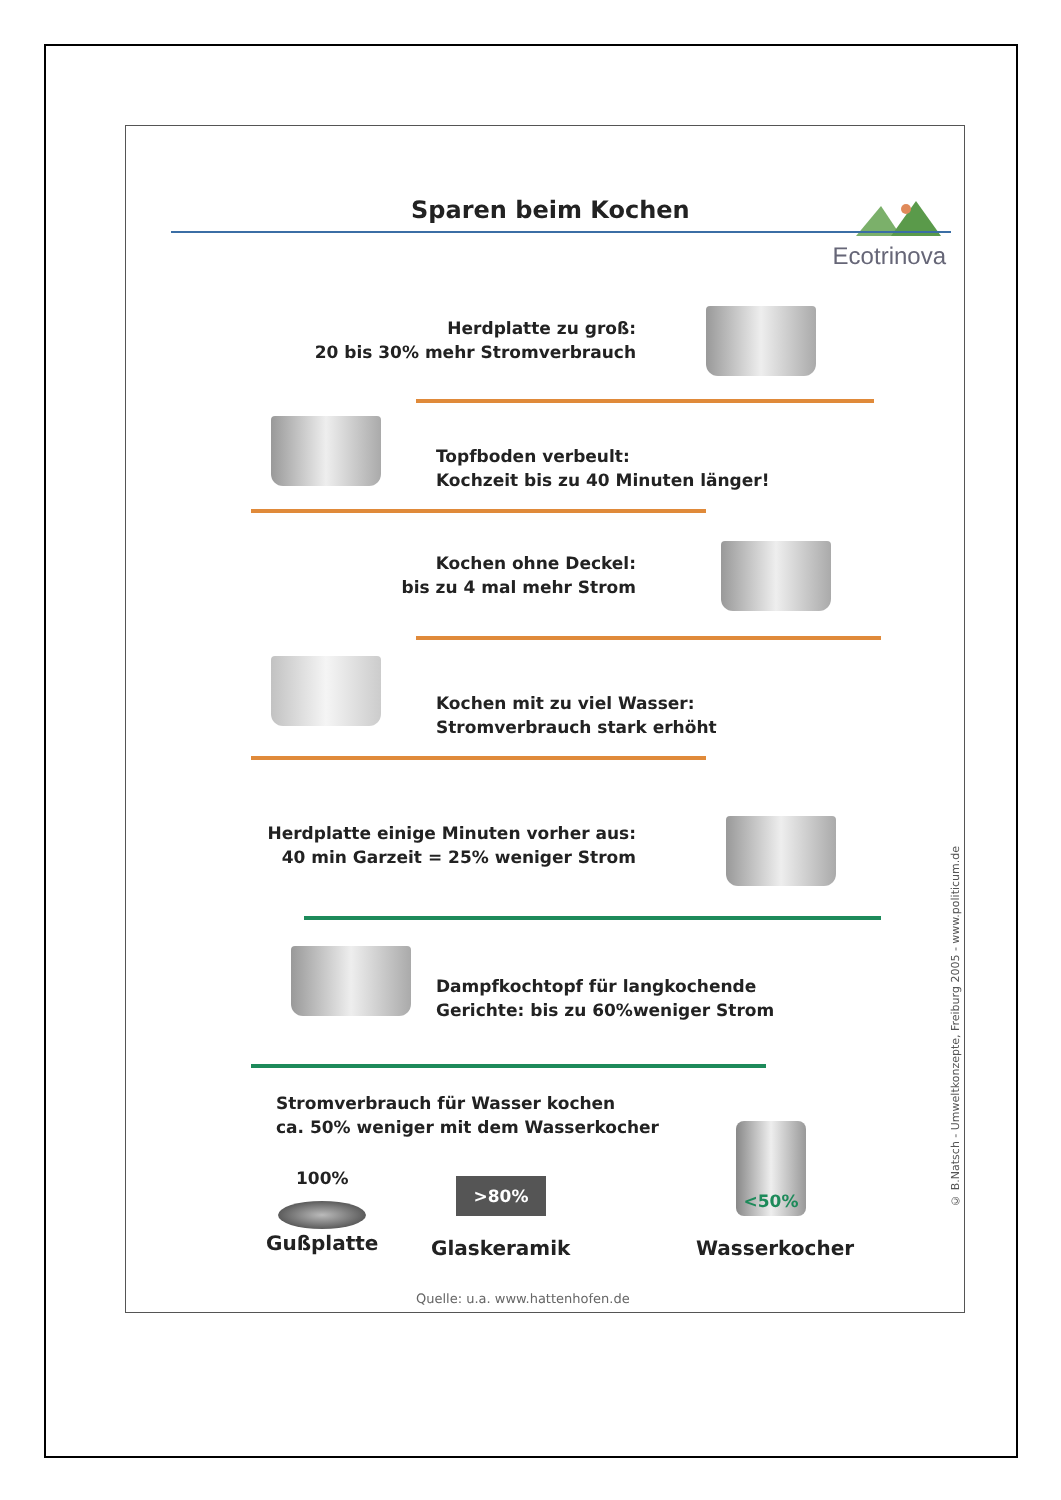Sparen beim Kochen
Ecotrinova
Herdplatte zu groß:
20 bis 30% mehr Stromverbrauch
Topfboden verbeult:
Kochzeit bis zu 40 Minuten länger!
Kochen ohne Deckel:
bis zu 4 mal mehr Strom
Kochen mit zu viel Wasser:
Stromverbrauch stark erhöht
Herdplatte einige Minuten vorher aus:
40 min Garzeit = 25% weniger Strom
Dampfkochtopf für langkochende
Gerichte: bis zu 60%weniger Strom
Stromverbrauch für Wasser kochen
ca. 50% weniger mit dem Wasserkocher
100% >80%
<50%
Gußplatte Glaskeramik Wasserkocher
Quelle: u.a. www.hattenhofen.de
© B.Natsch - Umweltkonzepte, Freiburg 2005 - www.politicum.de